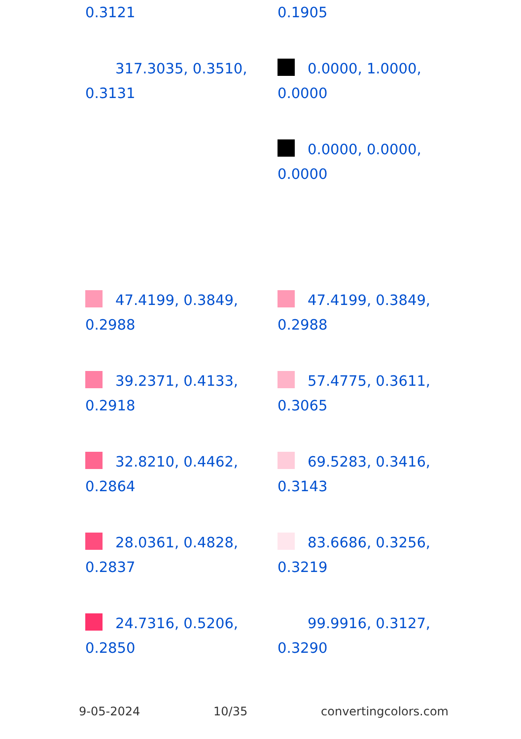0.3121 0.1905
317.3035, 0.3510, 0.3131
0.0000, 1.0000, 0.0000
0.0000, 0.0000, 0.0000
47.4199, 0.3849, 0.2988
47.4199, 0.3849, 0.2988
39.2371, 0.4133, 0.2918
57.4775, 0.3611, 0.3065
32.8210, 0.4462, 0.2864
69.5283, 0.3416, 0.3143
28.0361, 0.4828, 0.2837
83.6686, 0.3256, 0.3219
24.7316, 0.5206, 0.2850
99.9916, 0.3127, 0.3290
9-05-2024 10/35 convertingcolors.com